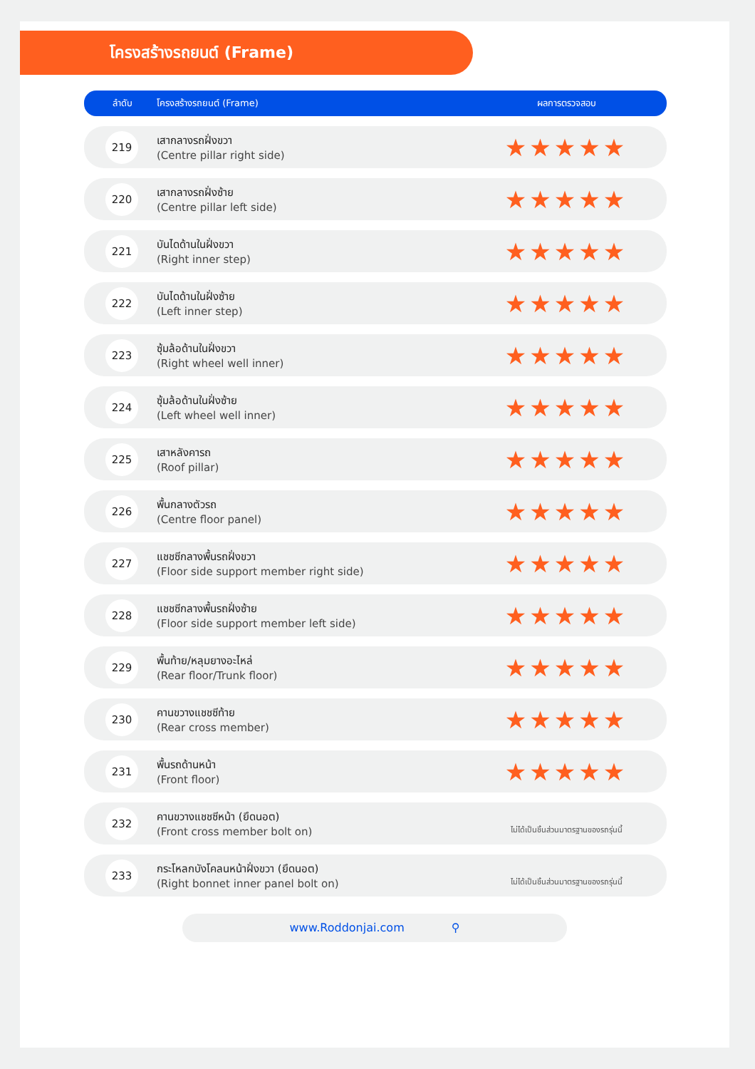โครงสร้างรถยนต์ (Frame)
| ลำดับ | โครงสร้างรถยนต์ (Frame) | ผลการตรวจสอบ |
| --- | --- | --- |
| 219 | เสากลางรถฝั่งขวา (Centre pillar right side) | ★★★★★ |
| 220 | เสากลางรถฝั่งซ้าย (Centre pillar left side) | ★★★★★ |
| 221 | บันไดด้านในฝั่งขวา (Right inner step) | ★★★★★ |
| 222 | บันไดด้านในฝั่งซ้าย (Left inner step) | ★★★★★ |
| 223 | ซุ้มล้อด้านในฝั่งขวา (Right wheel well inner) | ★★★★★ |
| 224 | ซุ้มล้อด้านในฝั่งซ้าย (Left wheel well inner) | ★★★★★ |
| 225 | เสาหลังคารถ (Roof pillar) | ★★★★★ |
| 226 | พื้นกลางตัวรถ (Centre floor panel) | ★★★★★ |
| 227 | แชชซีกลางพื้นรถฝั่งขวา (Floor side support member right side) | ★★★★★ |
| 228 | แชชซีกลางพื้นรถฝั่งซ้าย (Floor side support member left side) | ★★★★★ |
| 229 | พื้นท้าย/หลุมยางอะไหล่ (Rear floor/Trunk floor) | ★★★★★ |
| 230 | คานขวางแชชซีท้าย (Rear cross member) | ★★★★★ |
| 231 | พื้นรถด้านหน้า (Front floor) | ★★★★★ |
| 232 | คานขวางแชชซีหน้า (ยึดนอต) (Front cross member bolt on) | ไม่ได้เป็นชิ้นส่วนมาตรฐานของรถรุ่นนี้ |
| 233 | กระโหลกบังโคลนหน้าฝั่งขวา (ยึดนอต) (Right bonnet inner panel bolt on) | ไม่ได้เป็นชิ้นส่วนมาตรฐานของรถรุ่นนี้ |
www.Roddonjai.com ⚲